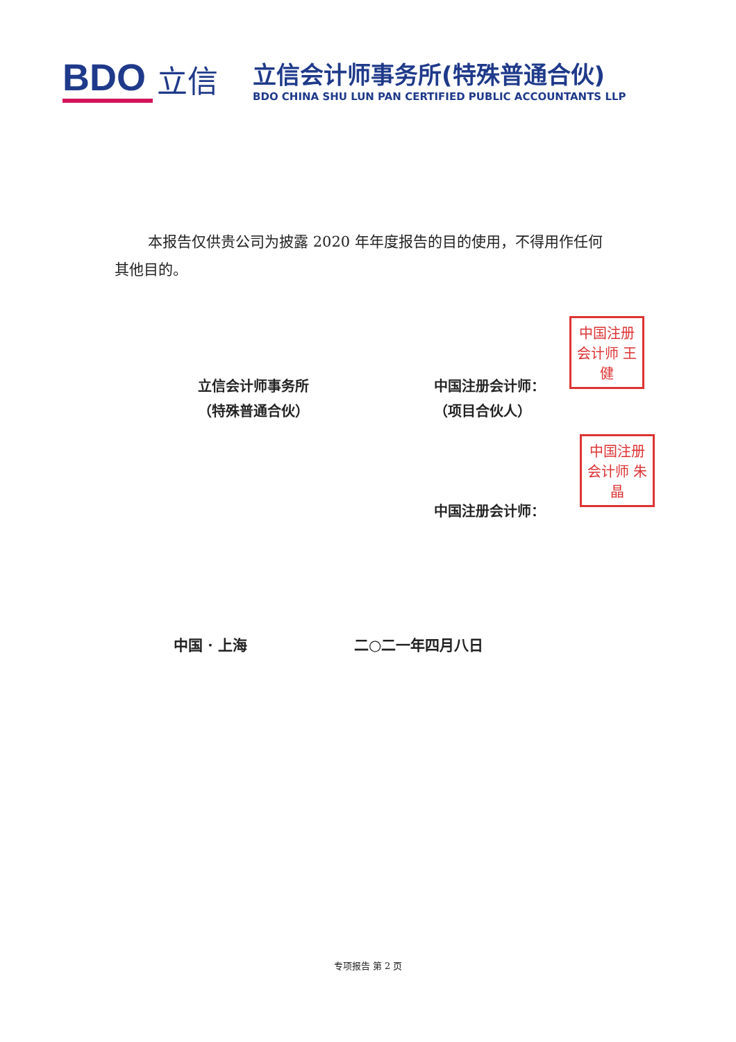BDO 立信
立信会计师事务所(特殊普通合伙)
BDO CHINA SHU LUN PAN CERTIFIED PUBLIC ACCOUNTANTS LLP
本报告仅供贵公司为披露 2020 年年度报告的目的使用，不得用作任何其他目的。
立信会计师事务所
（特殊普通合伙）
中国注册会计师：
（项目合伙人）
中国注册会计师：
中国注册会计师 王健
中国注册会计师 朱晶
中国 · 上海 二○二一年四月八日
专项报告 第 2 页